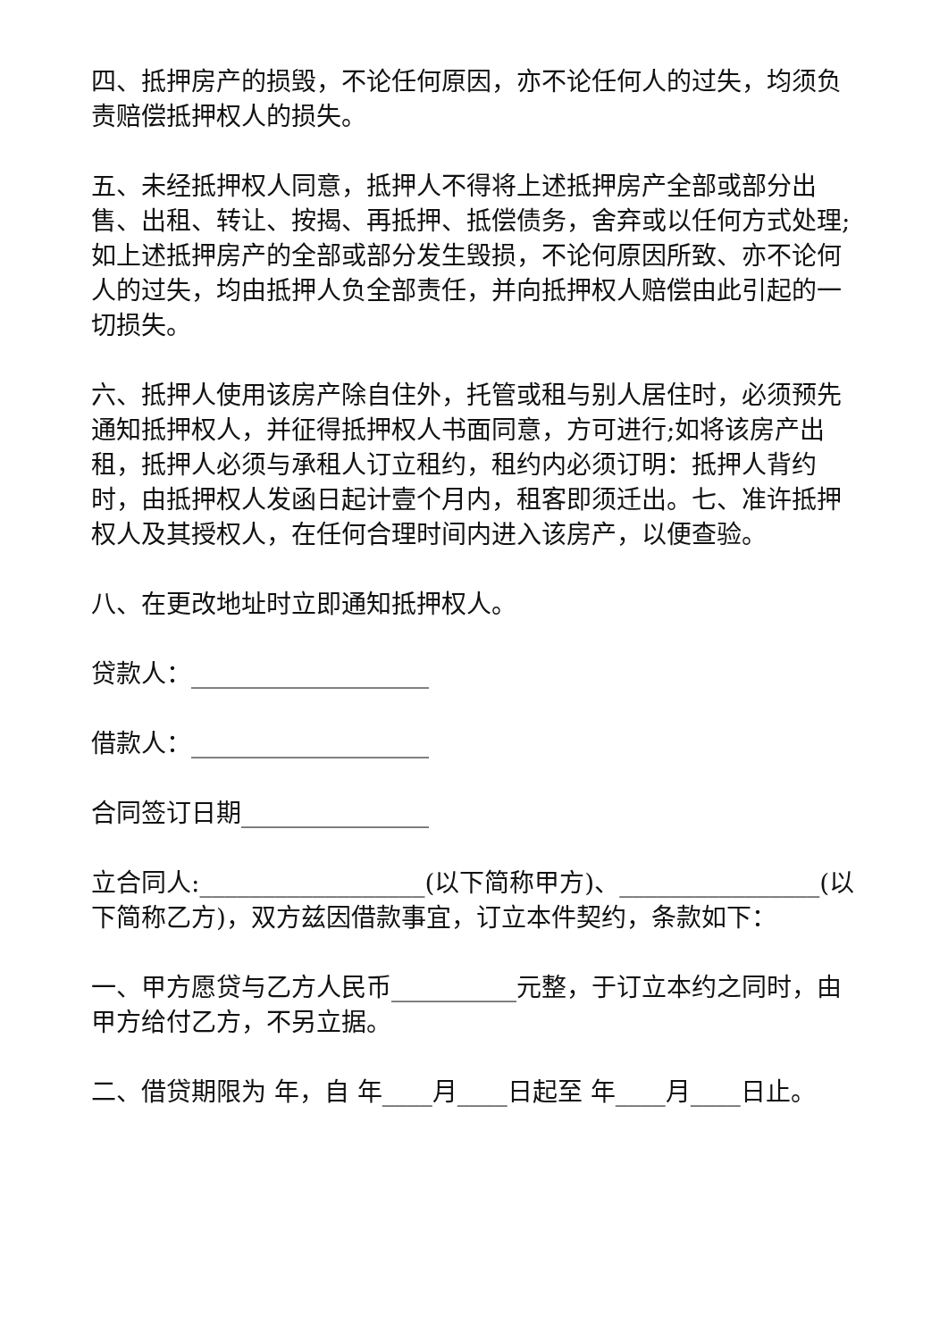四、抵押房产的损毁，不论任何原因，亦不论任何人的过失，均须负责赔偿抵押权人的损失。
五、未经抵押权人同意，抵押人不得将上述抵押房产全部或部分出售、出租、转让、按揭、再抵押、抵偿债务，舍弃或以任何方式处理;如上述抵押房产的全部或部分发生毁损，不论何原因所致、亦不论何人的过失，均由抵押人负全部责任，并向抵押权人赔偿由此引起的一切损失。
六、抵押人使用该房产除自住外，托管或租与别人居住时，必须预先通知抵押权人，并征得抵押权人书面同意，方可进行;如将该房产出租，抵押人必须与承租人订立租约，租约内必须订明：抵押人背约时，由抵押权人发函日起计壹个月内，租客即须迁出。七、准许抵押权人及其授权人，在任何合理时间内进入该房产，以便查验。
八、在更改地址时立即通知抵押权人。
贷款人：___________________
借款人：___________________
合同签订日期_______________
立合同人:__________________(以下简称甲方)、________________(以下简称乙方)，双方兹因借款事宜，订立本件契约，条款如下：
一、甲方愿贷与乙方人民币__________元整，于订立本约之同时，由甲方给付乙方，不另立据。
二、借贷期限为 年，自 年____月____日起至 年____月____日止。